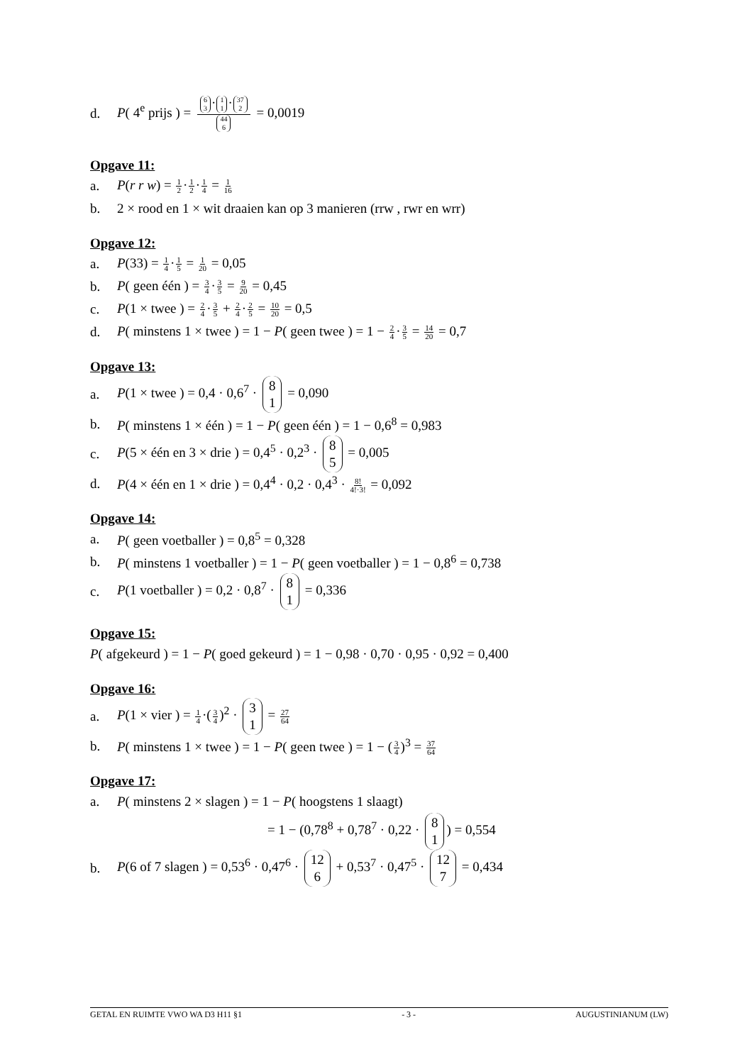d. P( 4<sup>e</sup> prijs ) = 6 3 · 1 1 · 37 2 44 6 = 0,0019
Opgave 11:
a. P(r r w) = 1 2·1 2·1 4 = 1 16
b. 2 × rood en 1 × wit draaien kan op 3 manieren (rrw , rwr en wrr)
Opgave 12:
a. P(33) = 1 4·1 5 = 1 20 = 0,05
b. P( geen één ) = 3 4·3 5 = 9 20 = 0,45
c. P(1 × twee ) = 2 4·3 5 + 2 4·2 5 = 10 20 = 0,5
d. P( minstens 1 × twee ) = 1 − P( geen twee ) = 1 − 2 4·3 5 = 14 20 = 0,7
Opgave 13:
a. P(1 × twee ) = 0,4 · 0,6<sup>7</sup> · 8 1 = 0,090
b. P( minstens 1 × één ) = 1 − P( geen één ) = 1 − 0,6<sup>8</sup> = 0,983
c. P(5 × één en 3 × drie ) = 0,4<sup>5</sup> · 0,2<sup>3</sup> · 8 5 = 0,005
d. P(4 × één en 1 × drie ) = 0,4<sup>4</sup> · 0,2 · 0,4<sup>3</sup> · 8! 4!·3! = 0,092
Opgave 14:
a. P( geen voetballer ) = 0,8<sup>5</sup> = 0,328
b. P( minstens 1 voetballer ) = 1 − P( geen voetballer ) = 1 − 0,8<sup>6</sup> = 0,738
c. P(1 voetballer ) = 0,2 · 0,8<sup>7</sup> · 8 1 = 0,336
Opgave 15:
P( afgekeurd ) = 1 − P( goed gekeurd ) = 1 − 0,98 · 0,70 · 0,95 · 0,92 = 0,400
Opgave 16:
a. P(1 × vier ) = 1 4·(3 4)<sup>2</sup> · 3 1 = 27 64
b. P( minstens 1 × twee ) = 1 − P( geen twee ) = 1 − (3 4)<sup>3</sup> = 37 64
Opgave 17:
a. P( minstens 2 × slagen ) = 1 − P( hoogstens 1 slaagt)
= 1 − (0,78<sup>8</sup> + 0,78<sup>7</sup> · 0,22 · 8 1) = 0,554
b. P(6 of 7 slagen ) = 0,53<sup>6</sup> · 0,47<sup>6</sup> · 12 6 + 0,53<sup>7</sup> · 0,47<sup>5</sup> · 12 7 = 0,434
GETAL EN RUIMTE VWO WA D3 H11 §1 - 3 - AUGUSTINIANUM (LW)